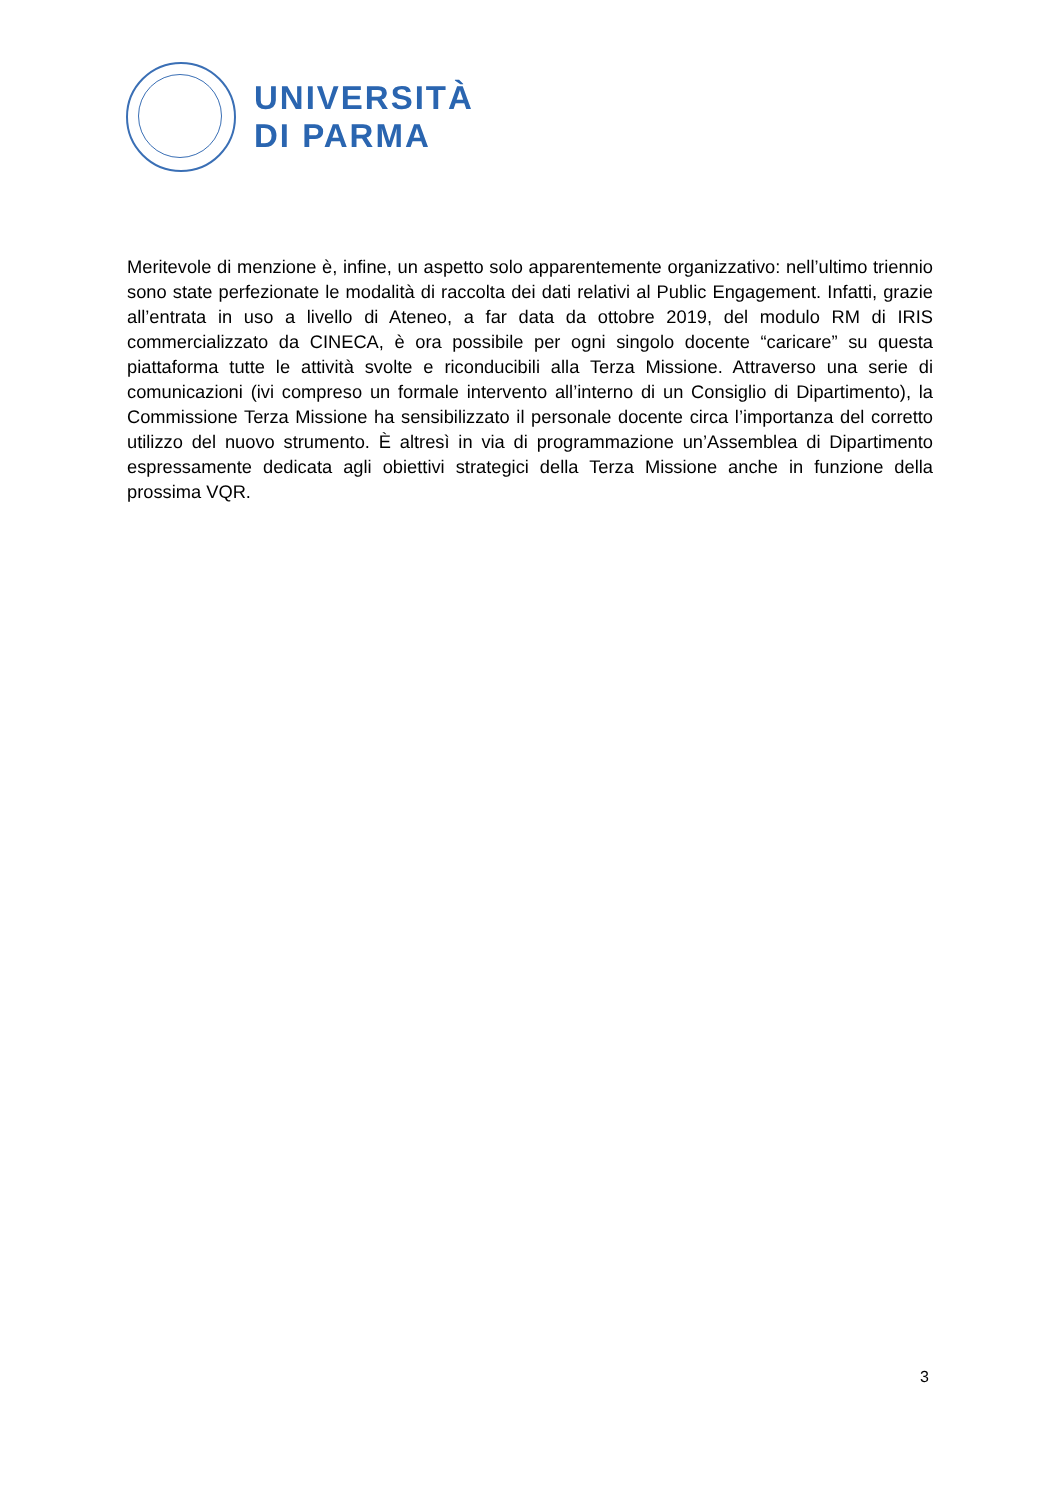UNIVERSITÀ
DI PARMA
Meritevole di menzione è, infine, un aspetto solo apparentemente organizzativo: nell’ultimo triennio sono state perfezionate le modalità di raccolta dei dati relativi al Public Engagement. Infatti, grazie all’entrata in uso a livello di Ateneo, a far data da ottobre 2019, del modulo RM di IRIS commercializzato da CINECA, è ora possibile per ogni singolo docente “caricare” su questa piattaforma tutte le attività svolte e riconducibili alla Terza Missione. Attraverso una serie di comunicazioni (ivi compreso un formale intervento all’interno di un Consiglio di Dipartimento), la Commissione Terza Missione ha sensibilizzato il personale docente circa l’importanza del corretto utilizzo del nuovo strumento. È altresì in via di programmazione un’Assemblea di Dipartimento espressamente dedicata agli obiettivi strategici della Terza Missione anche in funzione della prossima VQR.
3